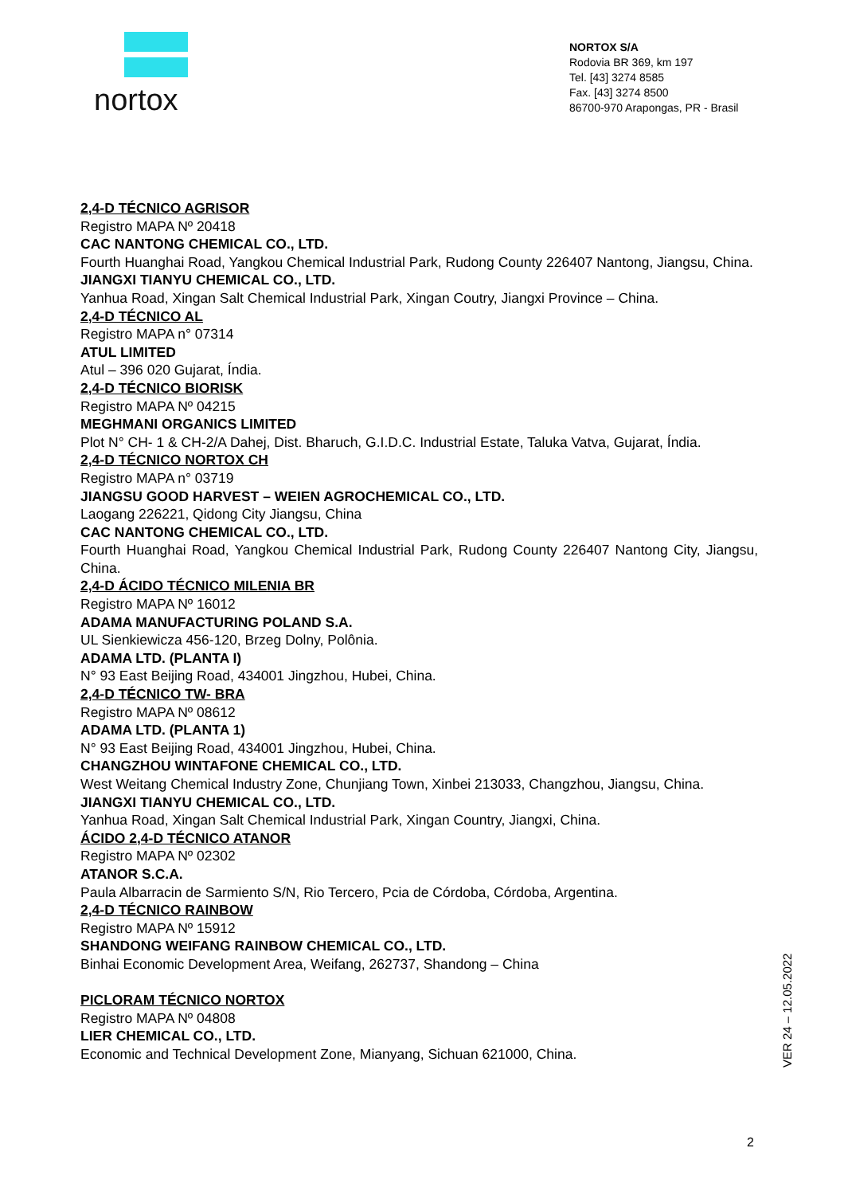nortox
NORTOX S/A
Rodovia BR 369, km 197
Tel. [43] 3274 8585
Fax. [43] 3274 8500
86700-970 Arapongas, PR - Brasil
2,4-D TÉCNICO AGRISOR
Registro MAPA Nº 20418
CAC NANTONG CHEMICAL CO., LTD.
Fourth Huanghai Road, Yangkou Chemical Industrial Park, Rudong County 226407 Nantong, Jiangsu, China.
JIANGXI TIANYU CHEMICAL CO., LTD.
Yanhua Road, Xingan Salt Chemical Industrial Park, Xingan Coutry, Jiangxi Province – China.
2,4-D TÉCNICO AL
Registro MAPA n° 07314
ATUL LIMITED
Atul – 396 020 Gujarat, Índia.
2,4-D TÉCNICO BIORISK
Registro MAPA Nº 04215
MEGHMANI ORGANICS LIMITED
Plot N° CH- 1 & CH-2/A Dahej, Dist. Bharuch, G.I.D.C. Industrial Estate, Taluka Vatva, Gujarat, Índia.
2,4-D TÉCNICO NORTOX CH
Registro MAPA n° 03719
JIANGSU GOOD HARVEST – WEIEN AGROCHEMICAL CO., LTD.
Laogang 226221, Qidong City Jiangsu, China
CAC NANTONG CHEMICAL CO., LTD.
Fourth Huanghai Road, Yangkou Chemical Industrial Park, Rudong County 226407 Nantong City, Jiangsu, China.
2,4-D ÁCIDO TÉCNICO MILENIA BR
Registro MAPA Nº 16012
ADAMA MANUFACTURING POLAND S.A.
UL Sienkiewicza 456-120, Brzeg Dolny, Polônia.
ADAMA LTD. (PLANTA I)
N° 93 East Beijing Road, 434001 Jingzhou, Hubei, China.
2,4-D TÉCNICO TW- BRA
Registro MAPA Nº 08612
ADAMA LTD. (PLANTA 1)
N° 93 East Beijing Road, 434001 Jingzhou, Hubei, China.
CHANGZHOU WINTAFONE CHEMICAL CO., LTD.
West Weitang Chemical Industry Zone, Chunjiang Town, Xinbei 213033, Changzhou, Jiangsu, China.
JIANGXI TIANYU CHEMICAL CO., LTD.
Yanhua Road, Xingan Salt Chemical Industrial Park, Xingan Country, Jiangxi, China.
ÁCIDO 2,4-D TÉCNICO ATANOR
Registro MAPA Nº 02302
ATANOR S.C.A.
Paula Albarracin de Sarmiento S/N, Rio Tercero, Pcia de Córdoba, Córdoba, Argentina.
2,4-D TÉCNICO RAINBOW
Registro MAPA Nº 15912
SHANDONG WEIFANG RAINBOW CHEMICAL CO., LTD.
Binhai Economic Development Area, Weifang, 262737, Shandong – China
PICLORAM TÉCNICO NORTOX
Registro MAPA Nº 04808
LIER CHEMICAL CO., LTD.
Economic and Technical Development Zone, Mianyang, Sichuan 621000, China.
VER 24 – 12.05.2022
2